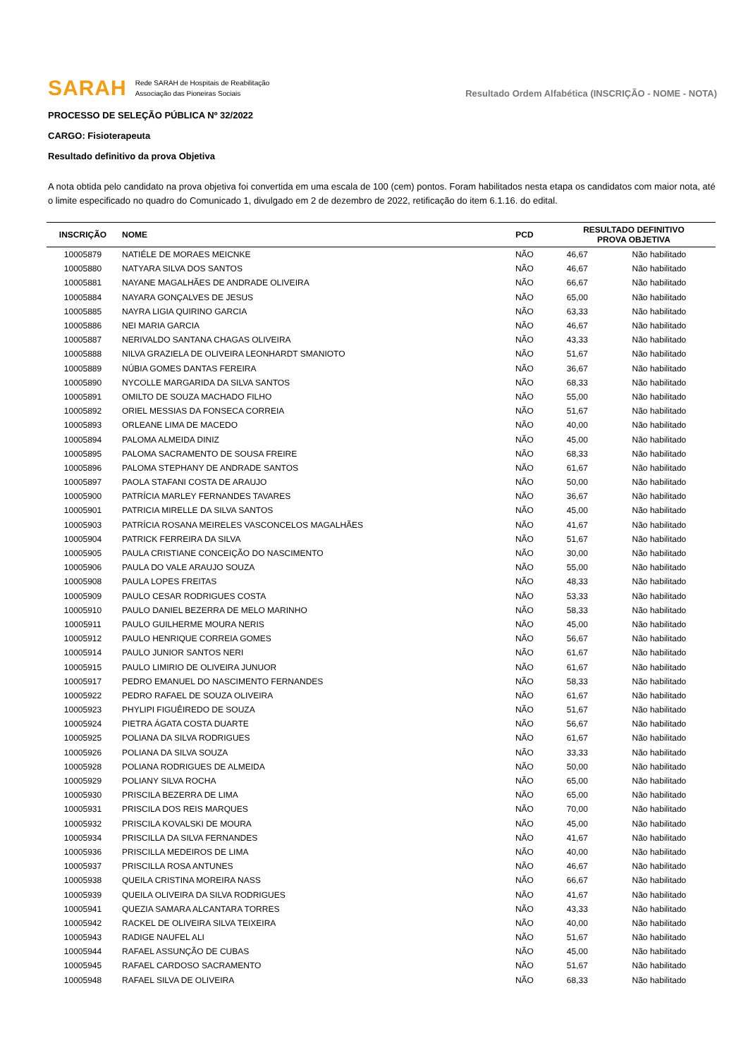SARAH
Rede SARAH de Hospitais de Reabilitação
Associação das Pioneiras Sociais
Resultado Ordem Alfabética (INSCRIÇÃO - NOME - NOTA)
PROCESSO DE SELEÇÃO PÚBLICA Nº 32/2022
CARGO: Fisioterapeuta
Resultado definitivo da prova Objetiva
A nota obtida pelo candidato na prova objetiva foi convertida em uma escala de 100 (cem) pontos. Foram habilitados nesta etapa os candidatos com maior nota, até o limite especificado no quadro do Comunicado 1, divulgado em 2 de dezembro de 2022, retificação do item 6.1.16. do edital.
| INSCRIÇÃO | NOME | PCD | RESULTADO DEFINITIVO PROVA OBJETIVA | |
| --- | --- | --- | --- | --- |
| 10005879 | NATIÉLE DE MORAES MEICNKE | NÃO | 46,67 | Não habilitado |
| 10005880 | NATYARA SILVA DOS SANTOS | NÃO | 46,67 | Não habilitado |
| 10005881 | NAYANE MAGALHÃES DE ANDRADE OLIVEIRA | NÃO | 66,67 | Não habilitado |
| 10005884 | NAYARA GONÇALVES DE JESUS | NÃO | 65,00 | Não habilitado |
| 10005885 | NAYRA LIGIA QUIRINO GARCIA | NÃO | 63,33 | Não habilitado |
| 10005886 | NEI MARIA GARCIA | NÃO | 46,67 | Não habilitado |
| 10005887 | NERIVALDO SANTANA CHAGAS OLIVEIRA | NÃO | 43,33 | Não habilitado |
| 10005888 | NILVA GRAZIELA DE OLIVEIRA LEONHARDT SMANIOTO | NÃO | 51,67 | Não habilitado |
| 10005889 | NÚBIA GOMES DANTAS FEREIRA | NÃO | 36,67 | Não habilitado |
| 10005890 | NYCOLLE MARGARIDA DA SILVA SANTOS | NÃO | 68,33 | Não habilitado |
| 10005891 | OMILTO DE SOUZA MACHADO FILHO | NÃO | 55,00 | Não habilitado |
| 10005892 | ORIEL MESSIAS DA FONSECA CORREIA | NÃO | 51,67 | Não habilitado |
| 10005893 | ORLEANE LIMA DE MACEDO | NÃO | 40,00 | Não habilitado |
| 10005894 | PALOMA ALMEIDA DINIZ | NÃO | 45,00 | Não habilitado |
| 10005895 | PALOMA SACRAMENTO DE SOUSA FREIRE | NÃO | 68,33 | Não habilitado |
| 10005896 | PALOMA STEPHANY DE ANDRADE SANTOS | NÃO | 61,67 | Não habilitado |
| 10005897 | PAOLA STAFANI COSTA DE ARAUJO | NÃO | 50,00 | Não habilitado |
| 10005900 | PATRÍCIA MARLEY FERNANDES TAVARES | NÃO | 36,67 | Não habilitado |
| 10005901 | PATRICIA MIRELLE DA SILVA SANTOS | NÃO | 45,00 | Não habilitado |
| 10005903 | PATRÍCIA ROSANA MEIRELES VASCONCELOS MAGALHÃES | NÃO | 41,67 | Não habilitado |
| 10005904 | PATRICK FERREIRA DA SILVA | NÃO | 51,67 | Não habilitado |
| 10005905 | PAULA CRISTIANE CONCEIÇÃO DO NASCIMENTO | NÃO | 30,00 | Não habilitado |
| 10005906 | PAULA DO VALE ARAUJO SOUZA | NÃO | 55,00 | Não habilitado |
| 10005908 | PAULA LOPES FREITAS | NÃO | 48,33 | Não habilitado |
| 10005909 | PAULO CESAR RODRIGUES COSTA | NÃO | 53,33 | Não habilitado |
| 10005910 | PAULO DANIEL BEZERRA DE MELO MARINHO | NÃO | 58,33 | Não habilitado |
| 10005911 | PAULO GUILHERME MOURA NERIS | NÃO | 45,00 | Não habilitado |
| 10005912 | PAULO HENRIQUE CORREIA GOMES | NÃO | 56,67 | Não habilitado |
| 10005914 | PAULO JUNIOR SANTOS NERI | NÃO | 61,67 | Não habilitado |
| 10005915 | PAULO LIMIRIO DE OLIVEIRA JUNUOR | NÃO | 61,67 | Não habilitado |
| 10005917 | PEDRO EMANUEL DO NASCIMENTO FERNANDES | NÃO | 58,33 | Não habilitado |
| 10005922 | PEDRO RAFAEL DE SOUZA OLIVEIRA | NÃO | 61,67 | Não habilitado |
| 10005923 | PHYLIPI FIGUÊIREDO DE SOUZA | NÃO | 51,67 | Não habilitado |
| 10005924 | PIETRA ÁGATA COSTA DUARTE | NÃO | 56,67 | Não habilitado |
| 10005925 | POLIANA DA SILVA RODRIGUES | NÃO | 61,67 | Não habilitado |
| 10005926 | POLIANA DA SILVA SOUZA | NÃO | 33,33 | Não habilitado |
| 10005928 | POLIANA RODRIGUES DE ALMEIDA | NÃO | 50,00 | Não habilitado |
| 10005929 | POLIANY SILVA ROCHA | NÃO | 65,00 | Não habilitado |
| 10005930 | PRISCILA BEZERRA DE LIMA | NÃO | 65,00 | Não habilitado |
| 10005931 | PRISCILA DOS REIS MARQUES | NÃO | 70,00 | Não habilitado |
| 10005932 | PRISCILA KOVALSKI DE MOURA | NÃO | 45,00 | Não habilitado |
| 10005934 | PRISCILLA DA SILVA FERNANDES | NÃO | 41,67 | Não habilitado |
| 10005936 | PRISCILLA MEDEIROS DE LIMA | NÃO | 40,00 | Não habilitado |
| 10005937 | PRISCILLA ROSA ANTUNES | NÃO | 46,67 | Não habilitado |
| 10005938 | QUEILA CRISTINA MOREIRA NASS | NÃO | 66,67 | Não habilitado |
| 10005939 | QUEILA OLIVEIRA DA SILVA RODRIGUES | NÃO | 41,67 | Não habilitado |
| 10005941 | QUEZIA SAMARA ALCANTARA TORRES | NÃO | 43,33 | Não habilitado |
| 10005942 | RACKEL DE OLIVEIRA SILVA TEIXEIRA | NÃO | 40,00 | Não habilitado |
| 10005943 | RADIGE NAUFEL ALI | NÃO | 51,67 | Não habilitado |
| 10005944 | RAFAEL ASSUNÇÃO DE CUBAS | NÃO | 45,00 | Não habilitado |
| 10005945 | RAFAEL CARDOSO SACRAMENTO | NÃO | 51,67 | Não habilitado |
| 10005948 | RAFAEL SILVA DE OLIVEIRA | NÃO | 68,33 | Não habilitado |